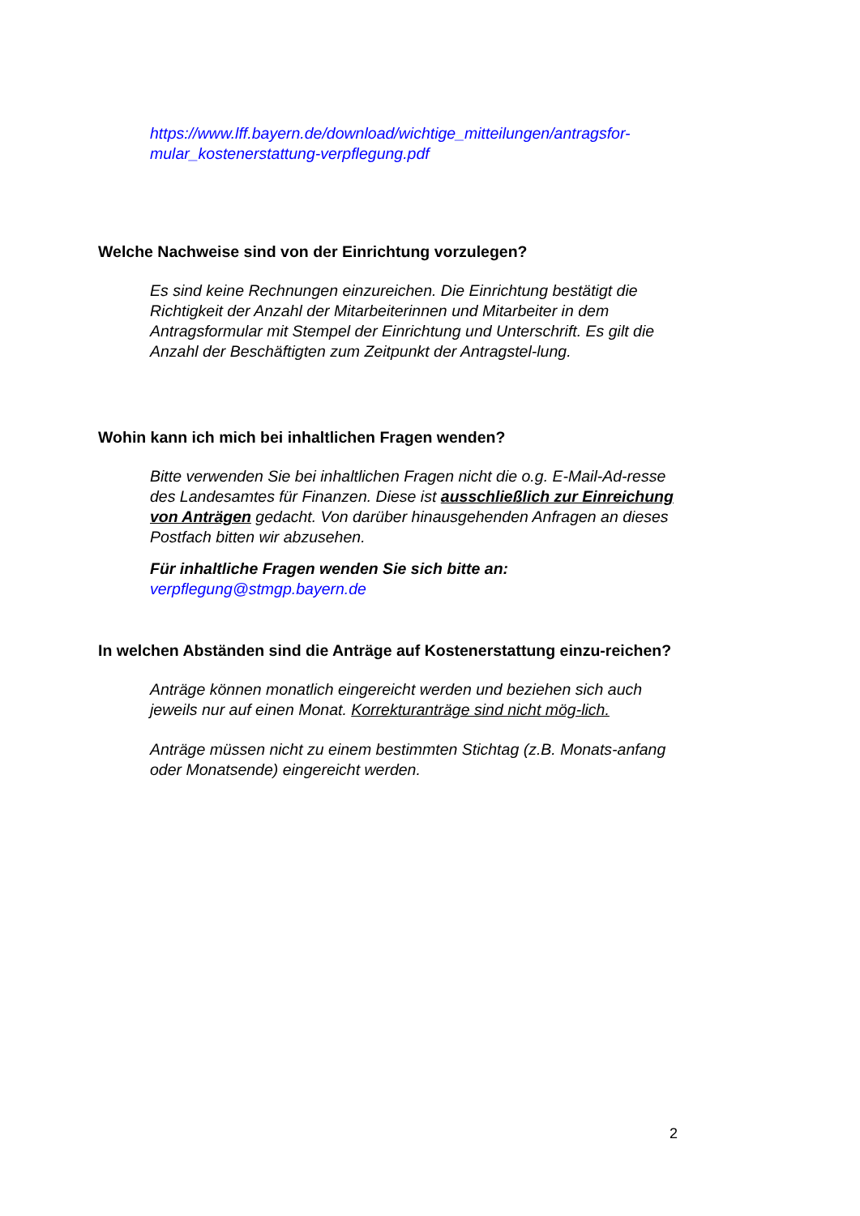https://www.lff.bayern.de/download/wichtige_mitteilungen/antragsfor-mular_kostenerstattung-verpflegung.pdf
Welche Nachweise sind von der Einrichtung vorzulegen?
Es sind keine Rechnungen einzureichen. Die Einrichtung bestätigt die Richtigkeit der Anzahl der Mitarbeiterinnen und Mitarbeiter in dem Antragsformular mit Stempel der Einrichtung und Unterschrift. Es gilt die Anzahl der Beschäftigten zum Zeitpunkt der Antragstel-lung.
Wohin kann ich mich bei inhaltlichen Fragen wenden?
Bitte verwenden Sie bei inhaltlichen Fragen nicht die o.g. E-Mail-Ad-resse des Landesamtes für Finanzen. Diese ist ausschließlich zur Einreichung von Anträgen gedacht. Von darüber hinausgehenden Anfragen an dieses Postfach bitten wir abzusehen.
Für inhaltliche Fragen wenden Sie sich bitte an:
verpflegung@stmgp.bayern.de
In welchen Abständen sind die Anträge auf Kostenerstattung einzu-reichen?
Anträge können monatlich eingereicht werden und beziehen sich auch jeweils nur auf einen Monat. Korrekturanträge sind nicht mög-lich.
Anträge müssen nicht zu einem bestimmten Stichtag (z.B. Monats-anfang oder Monatsende) eingereicht werden.
2